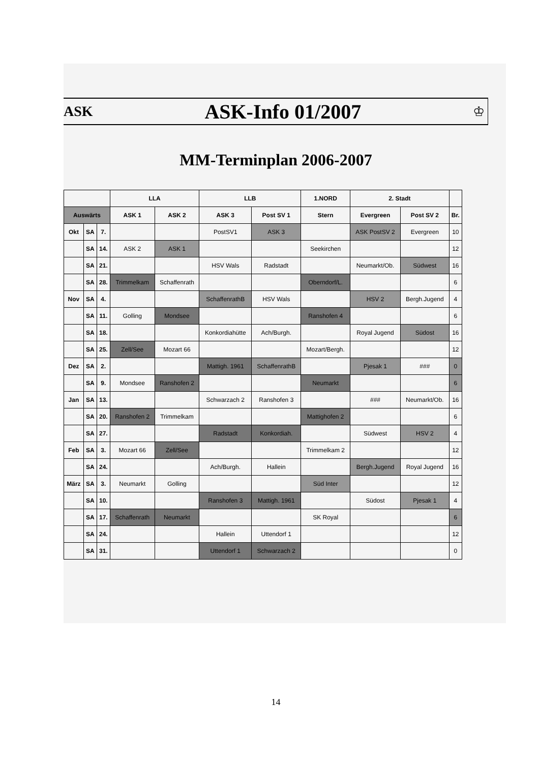ASK
ASK-Info 01/2007
♔
MM-Terminplan 2006-2007
| | | | LLA | | LLB | | 1.NORD | 2. Stadt | | |
| --- | --- | --- | --- | --- | --- | --- | --- | --- | --- | --- |
| Auswärts | | | ASK 1 | ASK 2 | ASK 3 | Post SV 1 | Stern | Evergreen | Post SV 2 | Br. |
| Okt | SA | 7. | | | PostSV1 | ASK 3 | | ASK PostSV 2 | Evergreen | 10 |
| | SA | 14. | ASK 2 | ASK 1 | | | Seekirchen | | | 12 |
| | SA | 21. | | | HSV Wals | Radstadt | | Neumarkt/Ob. | Südwest | 16 |
| | SA | 28. | Trimmelkam | Schaffenrath | | | Oberndorf/L. | | | 6 |
| Nov | SA | 4. | | | SchaffenrathB | HSV Wals | | HSV 2 | Bergh.Jugend | 4 |
| | SA | 11. | Golling | Mondsee | | | Ranshofen 4 | | | 6 |
| | SA | 18. | | | Konkordiahütte | Ach/Burgh. | | Royal Jugend | Südost | 16 |
| | SA | 25. | Zell/See | Mozart 66 | | | Mozart/Bergh. | | | 12 |
| Dez | SA | 2. | | | Mattigh. 1961 | SchaffenrathB | | Pjesak 1 | ### | 0 |
| | SA | 9. | Mondsee | Ranshofen 2 | | | Neumarkt | | | 6 |
| Jan | SA | 13. | | | Schwarzach 2 | Ranshofen 3 | | ### | Neumarkt/Ob. | 16 |
| | SA | 20. | Ranshofen 2 | Trimmelkam | | | Mattighofen 2 | | | 6 |
| | SA | 27. | | | Radstadt | Konkordiah. | | Südwest | HSV 2 | 4 |
| Feb | SA | 3. | Mozart 66 | Zell/See | | | Trimmelkam 2 | | | 12 |
| | SA | 24. | | | Ach/Burgh. | Hallein | | Bergh.Jugend | Royal Jugend | 16 |
| März | SA | 3. | Neumarkt | Golling | | | Süd Inter | | | 12 |
| | SA | 10. | | | Ranshofen 3 | Mattigh. 1961 | | Südost | Pjesak 1 | 4 |
| | SA | 17. | Schaffenrath | Neumarkt | | | SK Royal | | | 6 |
| | SA | 24. | | | Hallein | Uttendorf 1 | | | | 12 |
| | SA | 31. | | | Uttendorf 1 | Schwarzach 2 | | | | 0 |
14